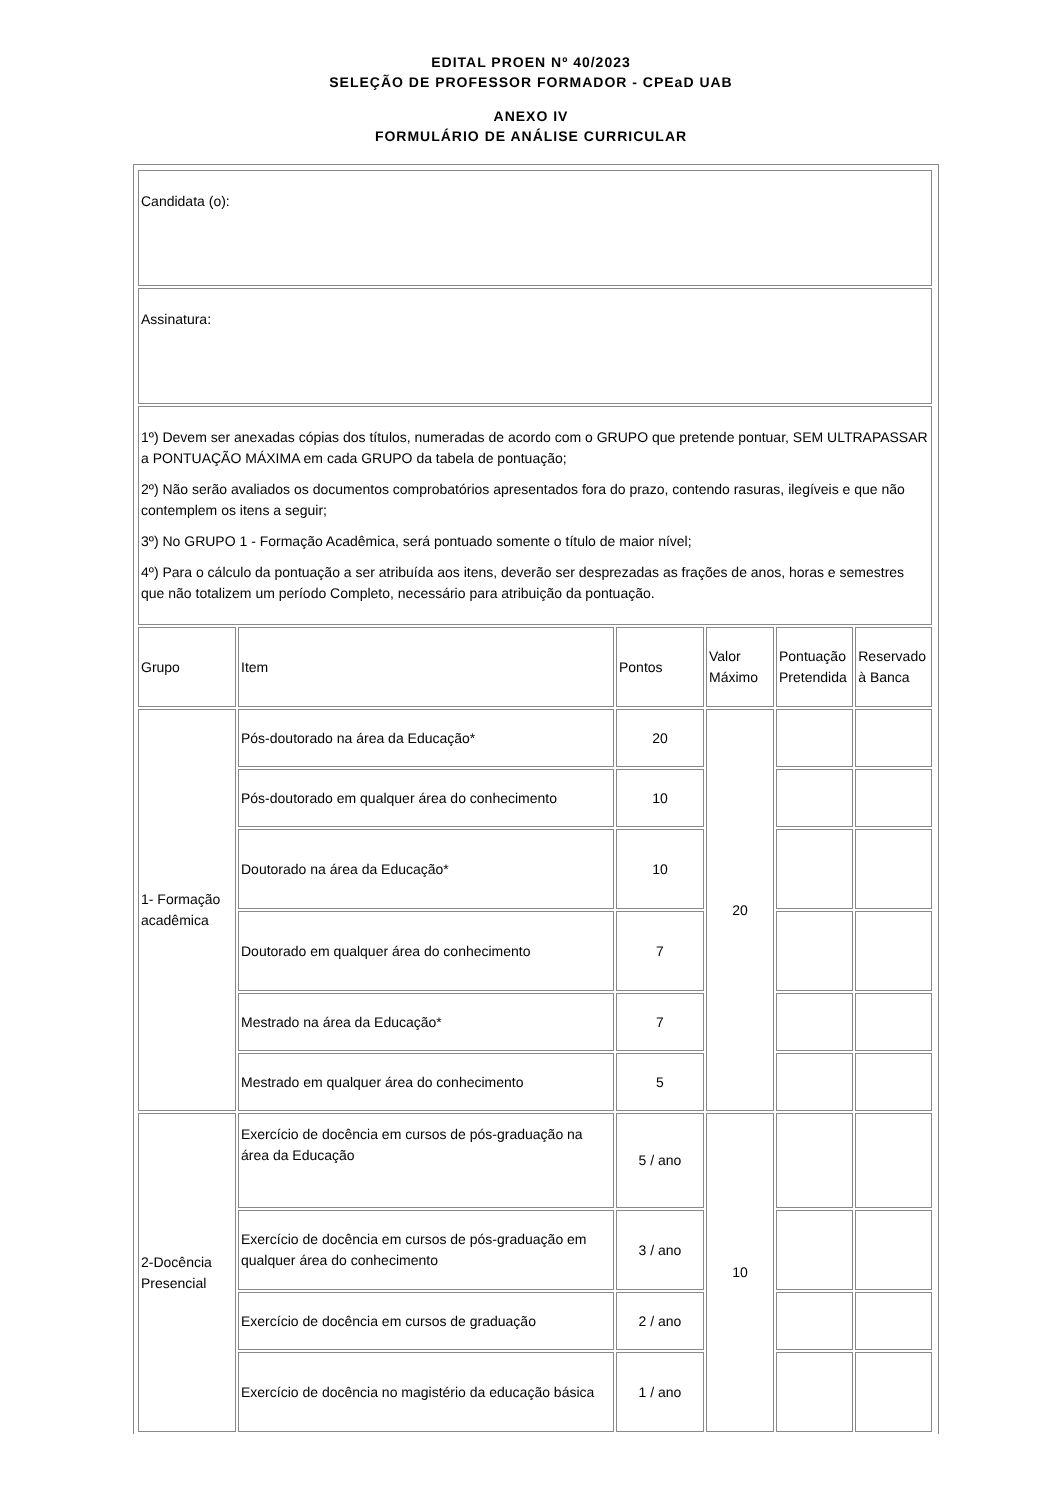EDITAL PROEN Nº 40/2023
SELEÇÃO DE PROFESSOR FORMADOR - CPEaD UAB
ANEXO IV
FORMULÁRIO DE ANÁLISE CURRICULAR
| Candidata (o): | | | | | | |
| Assinatura: | | | | | | |
| 1º) Devem ser anexadas cópias dos títulos, numeradas de acordo com o GRUPO que pretende pontuar, SEM ULTRAPASSAR a PONTUAÇÃO MÁXIMA em cada GRUPO da tabela de pontuação; 2º) Não serão avaliados os documentos comprobatórios apresentados fora do prazo, contendo rasuras, ilegíveis e que não contemplem os itens a seguir; 3º) No GRUPO 1 - Formação Acadêmica, será pontuado somente o título de maior nível; 4º) Para o cálculo da pontuação a ser atribuída aos itens, deverão ser desprezadas as frações de anos, horas e semestres que não totalizem um período Completo, necessário para atribuição da pontuação. | | | | | | |
| | Grupo | Item | Pontos | Valor Máximo | Pontuação Pretendida | Reservado à Banca |
| 1- Formação acadêmica | Pós-doutorado na área da Educação* | 20 | 20 | | | |
| | Pós-doutorado em qualquer área do conhecimento | 10 | | | | |
| | Doutorado na área da Educação* | 10 | | | | |
| | Doutorado em qualquer área do conhecimento | 7 | | | | |
| | Mestrado na área da Educação* | 7 | | | | |
| | Mestrado em qualquer área do conhecimento | 5 | | | | |
| 2-Docência Presencial | Exercício de docência em cursos de pós-graduação na área da Educação | 5 / ano | 10 | | | |
| | Exercício de docência em cursos de pós-graduação em qualquer área do conhecimento | 3 / ano | | | | |
| | Exercício de docência em cursos de graduação | 2 / ano | | | | |
| | Exercício de docência no magistério da educação básica | 1 / ano | | | | |